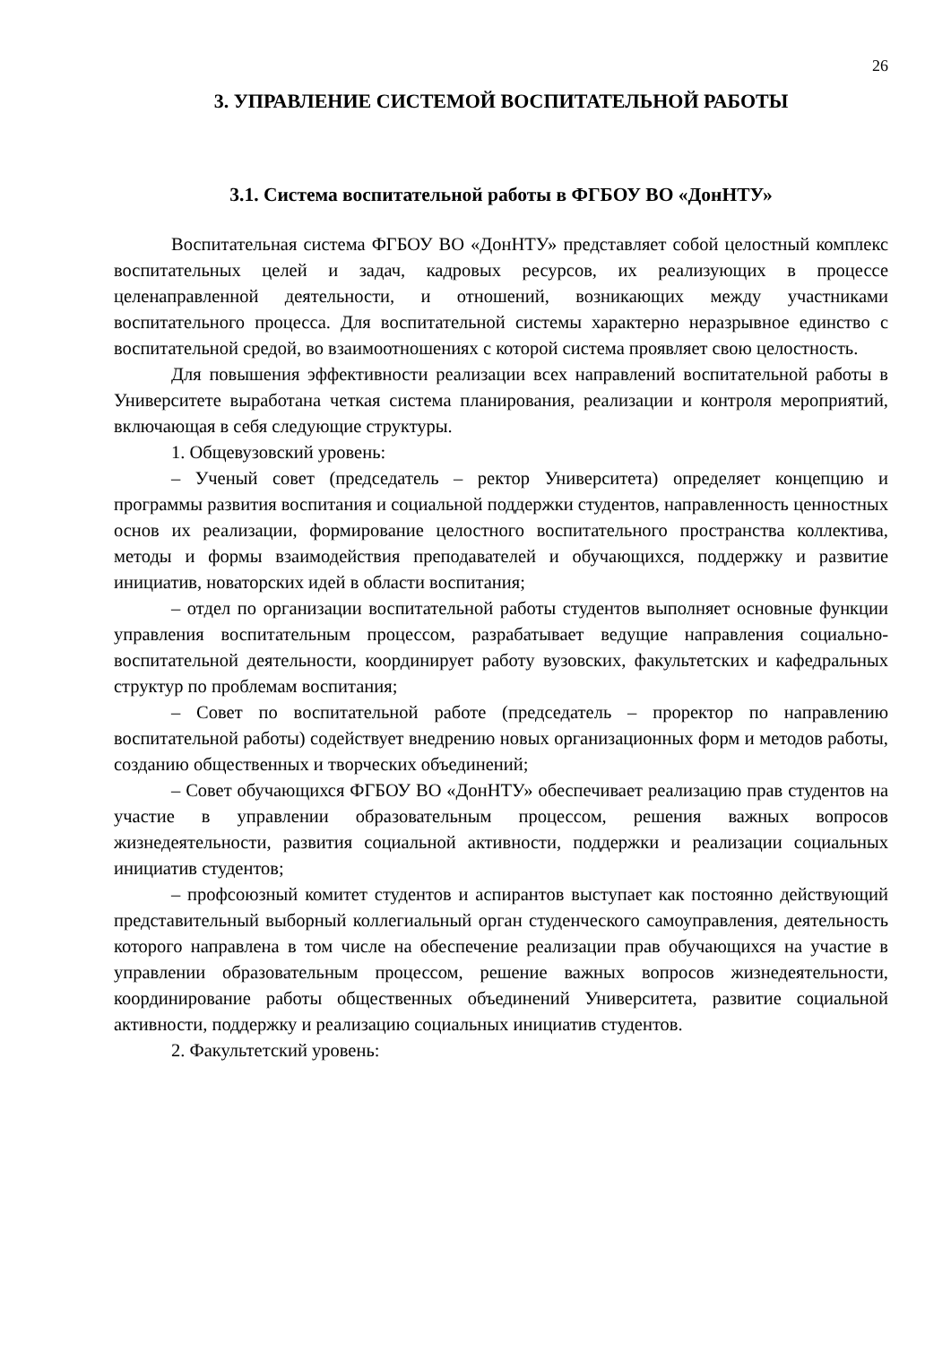26
3. УПРАВЛЕНИЕ СИСТЕМОЙ ВОСПИТАТЕЛЬНОЙ РАБОТЫ
3.1. Система воспитательной работы в ФГБОУ ВО «ДонНТУ»
Воспитательная система ФГБОУ ВО «ДонНТУ» представляет собой целостный комплекс воспитательных целей и задач, кадровых ресурсов, их реализующих в процессе целенаправленной деятельности, и отношений, возникающих между участниками воспитательного процесса. Для воспитательной системы характерно неразрывное единство с воспитательной средой, во взаимоотношениях с которой система проявляет свою целостность.
Для повышения эффективности реализации всех направлений воспитательной работы в Университете выработана четкая система планирования, реализации и контроля мероприятий, включающая в себя следующие структуры.
1. Общевузовский уровень:
– Ученый совет (председатель – ректор Университета) определяет концепцию и программы развития воспитания и социальной поддержки студентов, направленность ценностных основ их реализации, формирование целостного воспитательного пространства коллектива, методы и формы взаимодействия преподавателей и обучающихся, поддержку и развитие инициатив, новаторских идей в области воспитания;
– отдел по организации воспитательной работы студентов выполняет основные функции управления воспитательным процессом, разрабатывает ведущие направления социально-воспитательной деятельности, координирует работу вузовских, факультетских и кафедральных структур по проблемам воспитания;
– Совет по воспитательной работе (председатель – проректор по направлению воспитательной работы) содействует внедрению новых организационных форм и методов работы, созданию общественных и творческих объединений;
– Совет обучающихся ФГБОУ ВО «ДонНТУ» обеспечивает реализацию прав студентов на участие в управлении образовательным процессом, решения важных вопросов жизнедеятельности, развития социальной активности, поддержки и реализации социальных инициатив студентов;
– профсоюзный комитет студентов и аспирантов выступает как постоянно действующий представительный выборный коллегиальный орган студенческого самоуправления, деятельность которого направлена в том числе на обеспечение реализации прав обучающихся на участие в управлении образовательным процессом, решение важных вопросов жизнедеятельности, координирование работы общественных объединений Университета, развитие социальной активности, поддержку и реализацию социальных инициатив студентов.
2. Факультетский уровень: